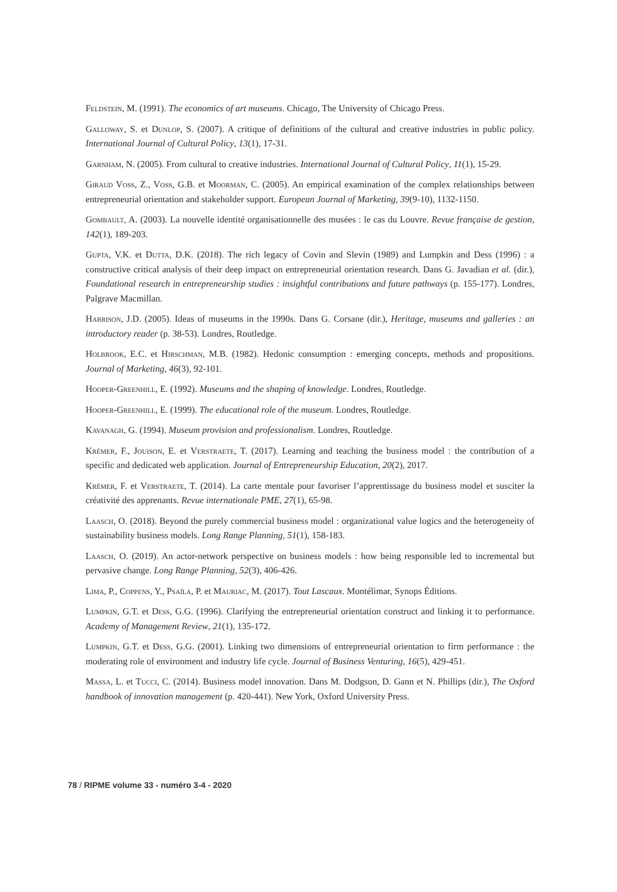Feldstein, M. (1991). The economics of art museums. Chicago, The University of Chicago Press.
Galloway, S. et Dunlop, S. (2007). A critique of definitions of the cultural and creative industries in public policy. International Journal of Cultural Policy, 13(1), 17-31.
Garnham, N. (2005). From cultural to creative industries. International Journal of Cultural Policy, 11(1), 15-29.
Giraud Voss, Z., Voss, G.B. et Moorman, C. (2005). An empirical examination of the complex relationships between entrepreneurial orientation and stakeholder support. European Journal of Marketing, 39(9-10), 1132-1150.
Gombault, A. (2003). La nouvelle identité organisationnelle des musées : le cas du Louvre. Revue française de gestion, 142(1), 189-203.
Gupta, V.K. et Dutta, D.K. (2018). The rich legacy of Covin and Slevin (1989) and Lumpkin and Dess (1996) : a constructive critical analysis of their deep impact on entrepreneurial orientation research. Dans G. Javadian et al. (dir.), Foundational research in entrepreneurship studies : insightful contributions and future pathways (p. 155-177). Londres, Palgrave Macmillan.
Harrison, J.D. (2005). Ideas of museums in the 1990s. Dans G. Corsane (dir.), Heritage, museums and galleries : an introductory reader (p. 38-53). Londres, Routledge.
Holbrook, E.C. et Hirschman, M.B. (1982). Hedonic consumption : emerging concepts, methods and propositions. Journal of Marketing, 46(3), 92-101.
Hooper-Greenhill, E. (1992). Museums and the shaping of knowledge. Londres, Routledge.
Hooper-Greenhill, E. (1999). The educational role of the museum. Londres, Routledge.
Kavanagh, G. (1994). Museum provision and professionalism. Londres, Routledge.
Krémer, F., Jouison, E. et Verstraete, T. (2017). Learning and teaching the business model : the contribution of a specific and dedicated web application. Journal of Entrepreneurship Education, 20(2), 2017.
Krémer, F. et Verstraete, T. (2014). La carte mentale pour favoriser l’apprentissage du business model et susciter la créativité des apprenants. Revue internationale PME, 27(1), 65-98.
Laasch, O. (2018). Beyond the purely commercial business model : organizational value logics and the heterogeneity of sustainability business models. Long Range Planning, 51(1), 158-183.
Laasch, O. (2019). An actor-network perspective on business models : how being responsible led to incremental but pervasive change. Long Range Planning, 52(3), 406-426.
Lima, P., Coppens, Y., Psaïla, P. et Mauriac, M. (2017). Tout Lascaux. Montélimar, Synops Éditions.
Lumpkin, G.T. et Dess, G.G. (1996). Clarifying the entrepreneurial orientation construct and linking it to performance. Academy of Management Review, 21(1), 135-172.
Lumpkin, G.T. et Dess, G.G. (2001). Linking two dimensions of entrepreneurial orientation to firm performance : the moderating role of environment and industry life cycle. Journal of Business Venturing, 16(5), 429-451.
Massa, L. et Tucci, C. (2014). Business model innovation. Dans M. Dodgson, D. Gann et N. Phillips (dir.), The Oxford handbook of innovation management (p. 420-441). New York, Oxford University Press.
78 / RIPME volume 33 - numéro 3-4 - 2020